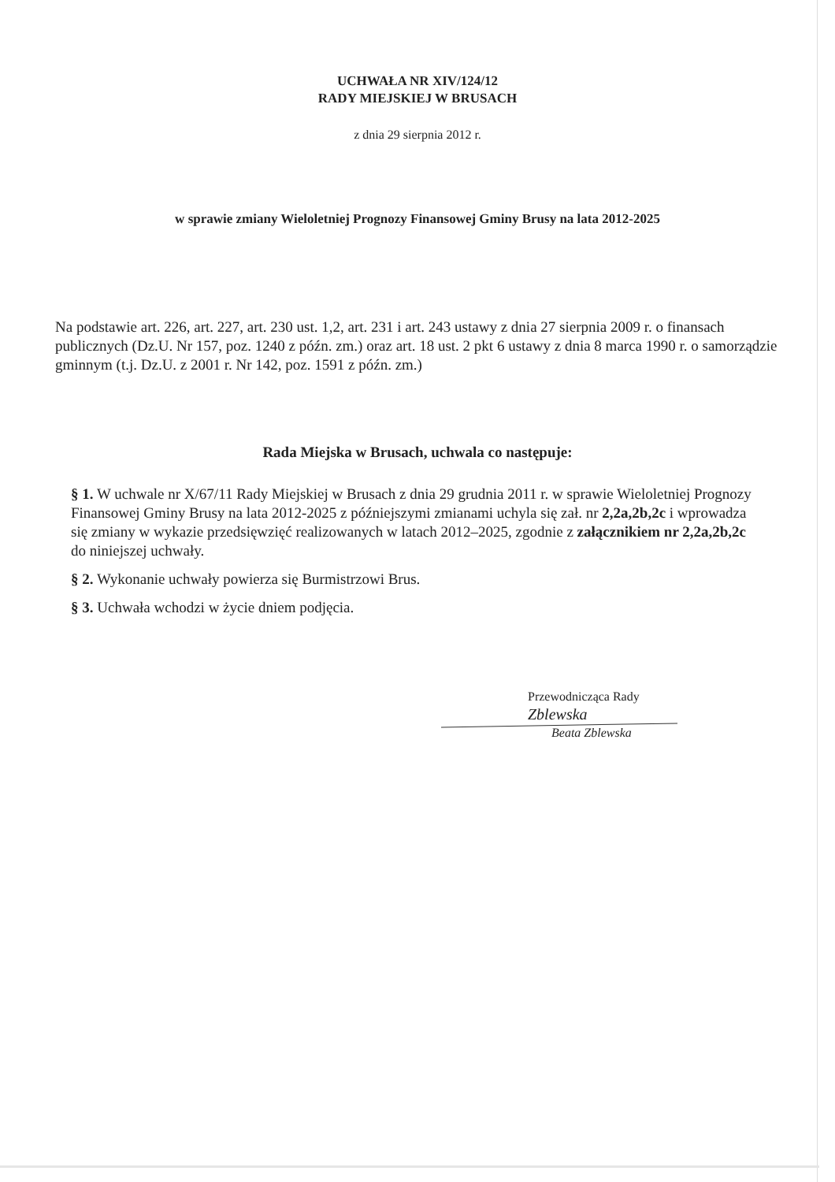UCHWAŁA NR XIV/124/12
RADY MIEJSKIEJ W BRUSACH
z dnia 29 sierpnia 2012 r.
w sprawie zmiany Wieloletniej Prognozy Finansowej Gminy Brusy na lata 2012-2025
Na podstawie art. 226, art. 227, art. 230 ust. 1,2, art. 231 i art. 243 ustawy z dnia 27 sierpnia 2009 r. o finansach publicznych (Dz.U. Nr 157, poz. 1240 z późn. zm.) oraz art. 18 ust. 2 pkt 6 ustawy z dnia 8 marca 1990 r. o samorządzie gminnym (t.j. Dz.U. z 2001 r. Nr 142, poz. 1591 z późn. zm.)
Rada Miejska w Brusach, uchwala co następuje:
§ 1. W uchwale nr X/67/11 Rady Miejskiej w Brusach z dnia 29 grudnia 2011 r. w sprawie Wieloletniej Prognozy Finansowej Gminy Brusy na lata 2012-2025 z późniejszymi zmianami uchyla się zał. nr 2,2a,2b,2c i wprowadza się zmiany w wykazie przedsięwzięć realizowanych w latach 2012–2025, zgodnie z załącznikiem nr 2,2a,2b,2c do niniejszej uchwały.
§ 2. Wykonanie uchwały powierza się Burmistrzowi Brus.
§ 3. Uchwała wchodzi w życie dniem podjęcia.
Przewodnicząca Rady
Zblewska
Beata Zblewska